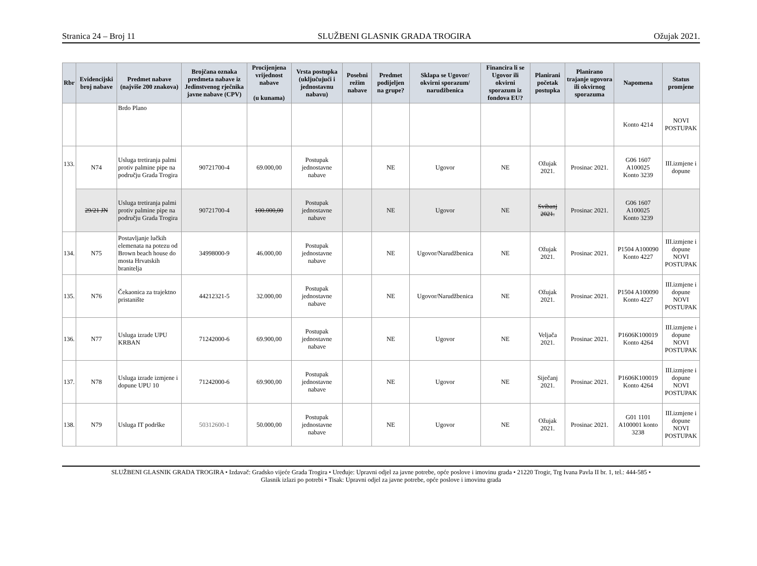Stranica 24 – Broj 11 SLUŽBENI GLASNIK GRADA TROGIRA Ožujak 2021.
| Rbr | Evidencijski broj nabave | Predmet nabave (najviše 200 znakova) | Brojčana oznaka predmeta nabave iz Jedinstvenog rječnika javne nabave (CPV) | Procijenjena vrijednost nabave (u kunama) | Vrsta postupka (uključujući i jednostavnu nabavu) | Posebni režim nabave | Predmet podijeljen na grupe? | Sklapa se Ugovor/ okvirni sporazum/ narudžbenica | Financira li se Ugovor ili okvirni sporazum iz fondova EU? | Planirani početak postupka | Planirano trajanje ugovora ili okvirnog sporazuma | Napomena | Status promjene |
| --- | --- | --- | --- | --- | --- | --- | --- | --- | --- | --- | --- | --- | --- |
| | | Brdo Plano | | | | | | | | | | Konto 4214 | NOVI POSTUPAK |
| 133. | N74 | Usluga tretiranja palmi protiv palmine pipe na području Grada Trogira | 90721700-4 | 69.000,00 | Postupak jednostavne nabave | | NE | Ugovor | NE | Ožujak 2021. | Prosinac 2021. | G06 1607 A100025 Konto 3239 | III.izmjene i dopune |
| | 29/21 JN | Usluga tretiranja palmi protiv palmine pipe na području Grada Trogira | 90721700-4 | 100.000,00 | Postupak jednostavne nabave | | NE | Ugovor | NE | Svibanj 2021. | Prosinac 2021. | G06 1607 A100025 Konto 3239 | |
| 134. | N75 | Postavljanje lučkih elemenata na potezu od Brown beach house do mosta Hrvatskih branitelja | 34998000-9 | 46.000,00 | Postupak jednostavne nabave | | NE | Ugovor/Narudžbenica | NE | Ožujak 2021. | Prosinac 2021. | P1504 A100090 Konto 4227 | III.izmjene i dopune NOVI POSTUPAK |
| 135. | N76 | Čekaonica za trajektno pristanište | 44212321-5 | 32.000,00 | Postupak jednostavne nabave | | NE | Ugovor/Narudžbenica | NE | Ožujak 2021. | Prosinac 2021. | P1504 A100090 Konto 4227 | III.izmjene i dopune NOVI POSTUPAK |
| 136. | N77 | Usluga izrade UPU KRBAN | 71242000-6 | 69.900,00 | Postupak jednostavne nabave | | NE | Ugovor | NE | Veljača 2021. | Prosinac 2021. | P1606K100019 Konto 4264 | III.izmjene i dopune NOVI POSTUPAK |
| 137. | N78 | Usluga izrade izmjene i dopune UPU 10 | 71242000-6 | 69.900,00 | Postupak jednostavne nabave | | NE | Ugovor | NE | Siječanj 2021. | Prosinac 2021. | P1606K100019 Konto 4264 | III.izmjene i dopune NOVI POSTUPAK |
| 138. | N79 | Usluga IT podrške | 50312600-1 | 50.000,00 | Postupak jednostavne nabave | | NE | Ugovor | NE | Ožujak 2021. | Prosinac 2021. | G01 1101 A100001 konto 3238 | III.izmjene i dopune NOVI POSTUPAK |
SLUŽBENI GLASNIK GRADA TROGIRA • Izdavač: Gradsko vijeće Grada Trogira • Uređuje: Upravni odjel za javne potrebe, opće poslove i imovinu grada • 21220 Trogir, Trg Ivana Pavla II br. 1, tel.: 444-585 •
Glasnik izlazi po potrebi • Tisak: Upravni odjel za javne potrebe, opće poslove i imovinu grada